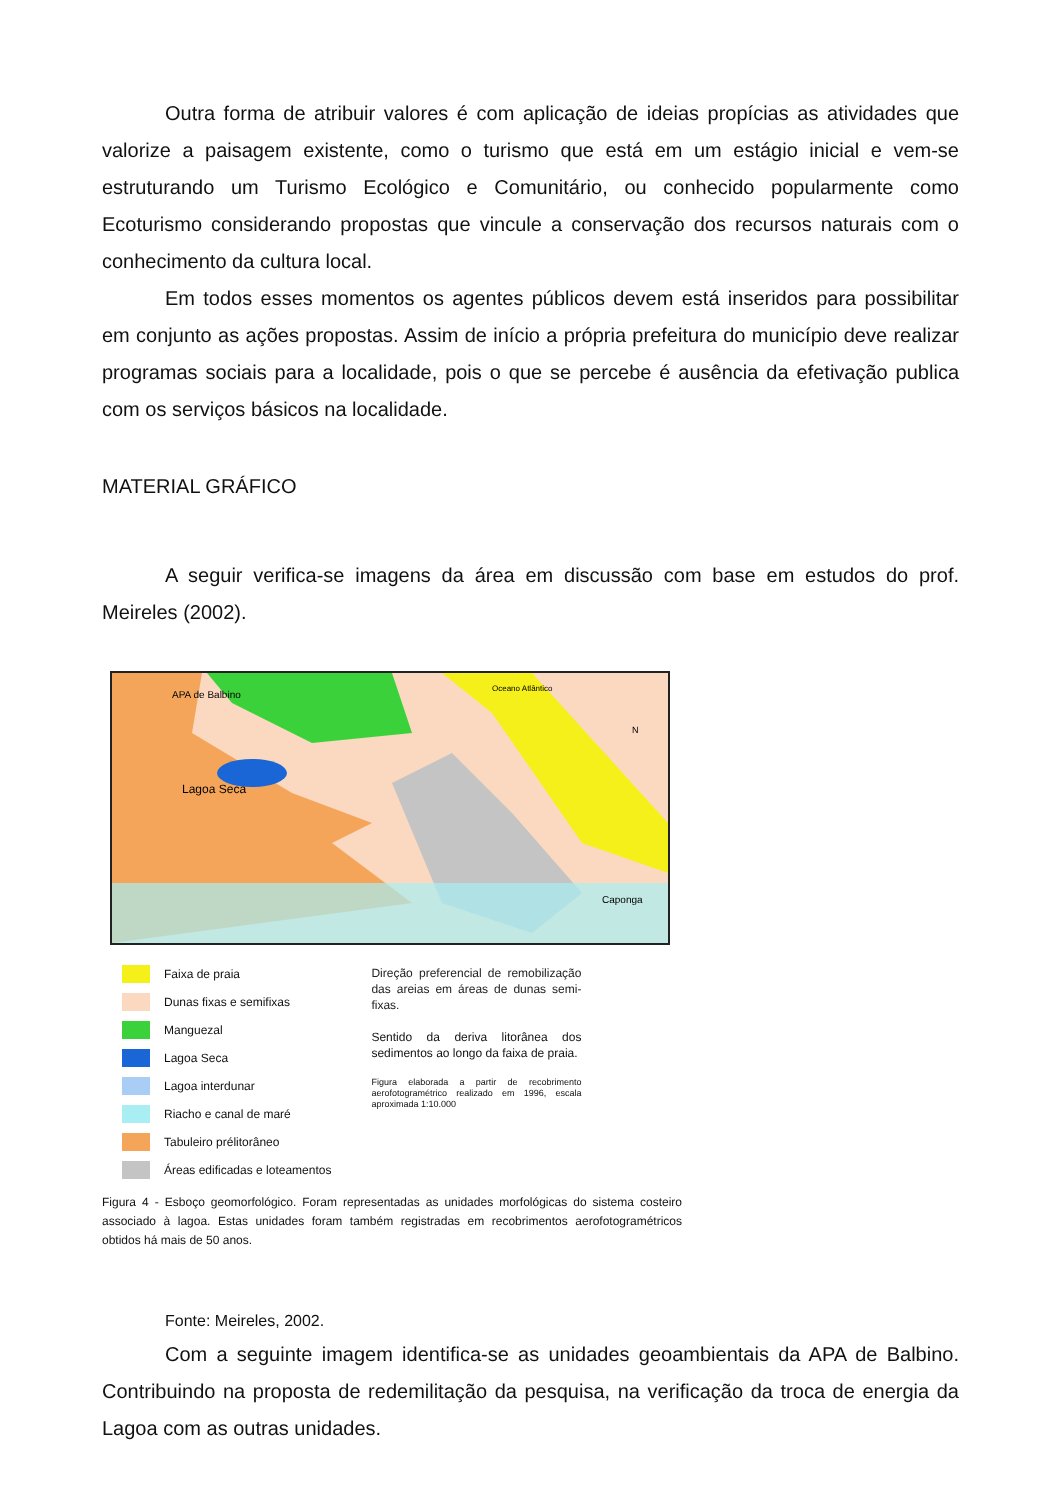Outra forma de atribuir valores é com aplicação de ideias propícias as atividades que valorize a paisagem existente, como o turismo que está em um estágio inicial e vem-se estruturando um Turismo Ecológico e Comunitário, ou conhecido popularmente como Ecoturismo considerando propostas que vincule a conservação dos recursos naturais com o conhecimento da cultura local.
Em todos esses momentos os agentes públicos devem está inseridos para possibilitar em conjunto as ações propostas. Assim de início a própria prefeitura do município deve realizar programas sociais para a localidade, pois o que se percebe é ausência da efetivação publica com os serviços básicos na localidade.
MATERIAL GRÁFICO
A seguir verifica-se imagens da área em discussão com base em estudos do prof. Meireles (2002).
APA de Balbino
Oceano Atlântico
Lagoa Seca
Caponga
N
Faixa de praia
Dunas fixas e semifixas
Manguezal
Lagoa Seca
Lagoa interdunar
Riacho e canal de maré
Tabuleiro prélitorâneo
Áreas edificadas e loteamentos
Direção preferencial de remobilização das areias em áreas de dunas semi-fixas.
Sentido da deriva litorânea dos sedimentos ao longo da faixa de praia.
Figura elaborada a partir de recobrimento aerofotogramétrico realizado em 1996, escala aproximada 1:10.000
Figura 4 - Esboço geomorfológico. Foram representadas as unidades morfológicas do sistema costeiro associado à lagoa. Estas unidades foram também registradas em recobrimentos aerofotogramétricos obtidos há mais de 50 anos.
Fonte: Meireles, 2002.
Com a seguinte imagem identifica-se as unidades geoambientais da APA de Balbino. Contribuindo na proposta de redemilitação da pesquisa, na verificação da troca de energia da Lagoa com as outras unidades.